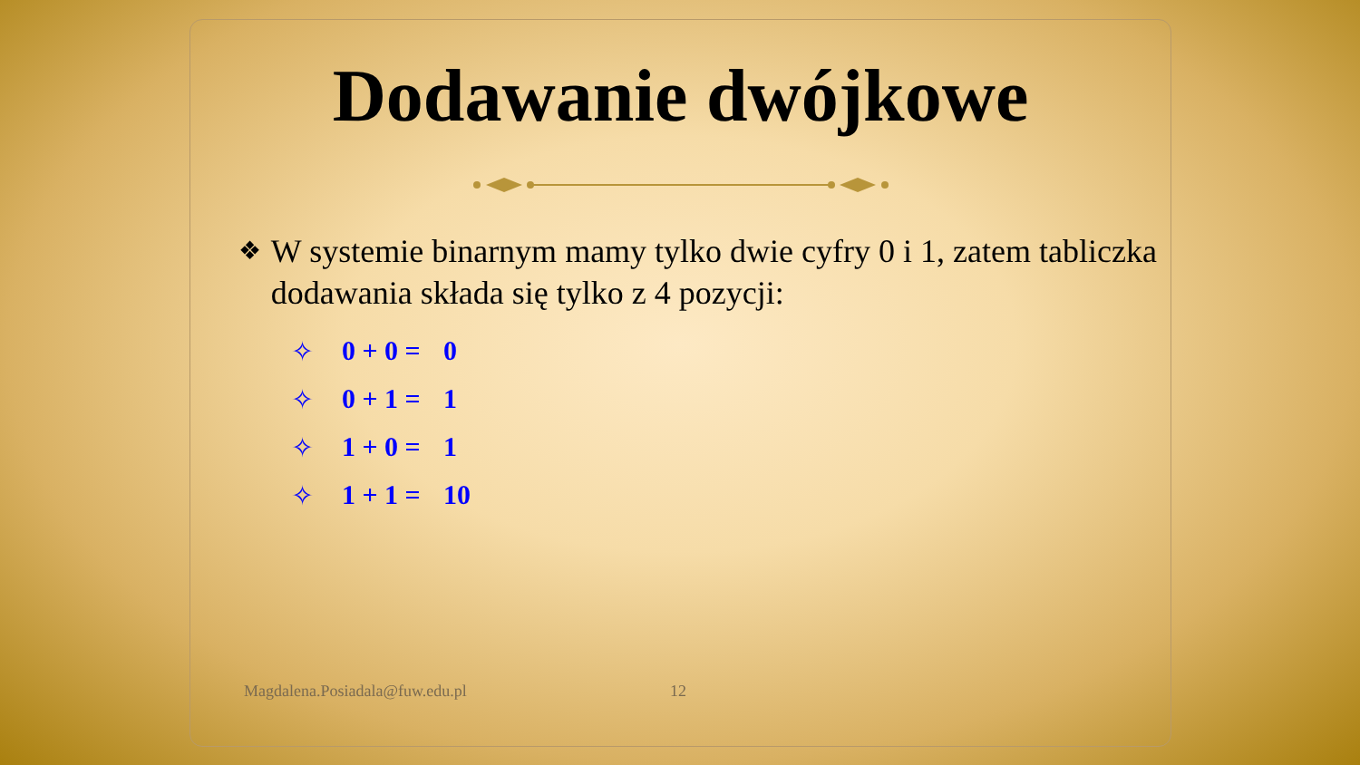Dodawanie dwójkowe
❖ W systemie binarnym mamy tylko dwie cyfry 0 i 1, zatem tabliczka dodawania składa się tylko z 4 pozycji:
✧ 0 + 0 = 0
✧ 0 + 1 = 1
✧ 1 + 0 = 1
✧ 1 + 1 = 10
Magdalena.Posiadala@fuw.edu.pl 12